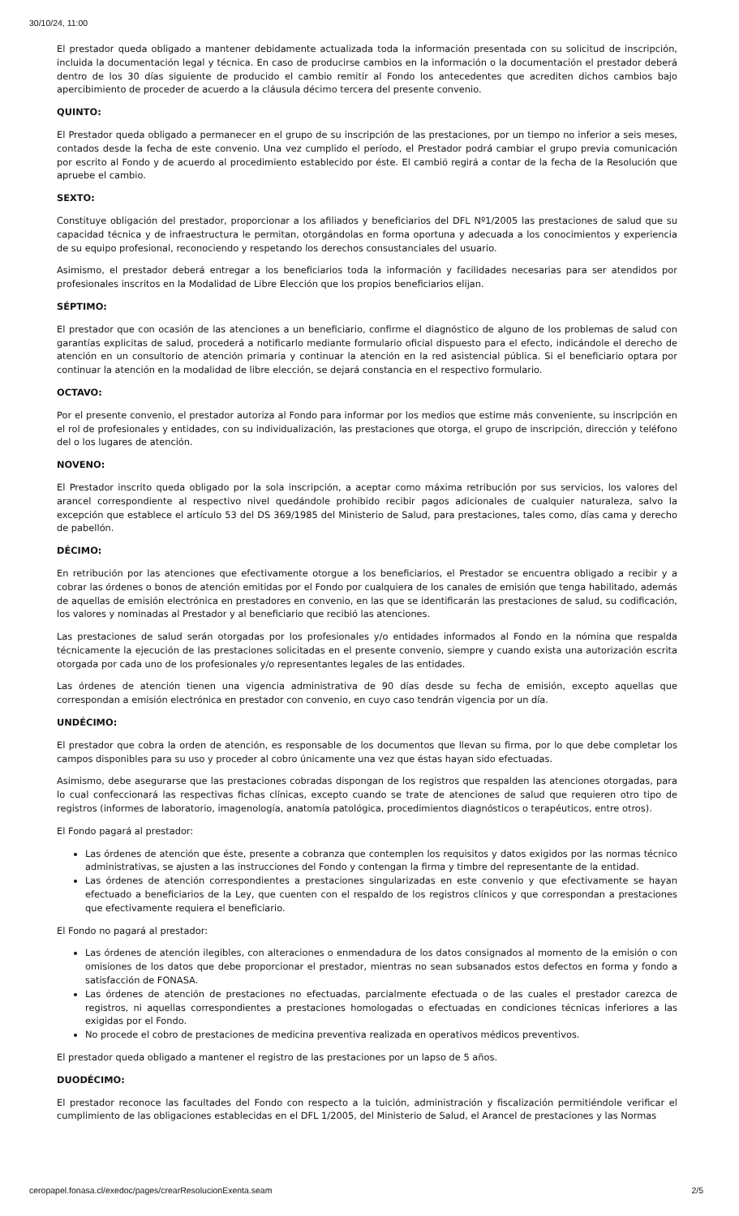30/10/24, 11:00
El prestador queda obligado a mantener debidamente actualizada toda la información presentada con su solicitud de inscripción, incluida la documentación legal y técnica. En caso de producirse cambios en la información o la documentación el prestador deberá dentro de los 30 días siguiente de producido el cambio remitir al Fondo los antecedentes que acrediten dichos cambios bajo apercibimiento de proceder de acuerdo a la cláusula décimo tercera del presente convenio.
QUINTO:
El Prestador queda obligado a permanecer en el grupo de su inscripción de las prestaciones, por un tiempo no inferior a seis meses, contados desde la fecha de este convenio. Una vez cumplido el período, el Prestador podrá cambiar el grupo previa comunicación por escrito al Fondo y de acuerdo al procedimiento establecido por éste. El cambió regirá a contar de la fecha de la Resolución que apruebe el cambio.
SEXTO:
Constituye obligación del prestador, proporcionar a los afiliados y beneficiarios del DFL Nº1/2005 las prestaciones de salud que su capacidad técnica y de infraestructura le permitan, otorgándolas en forma oportuna y adecuada a los conocimientos y experiencia de su equipo profesional, reconociendo y respetando los derechos consustanciales del usuario.
Asimismo, el prestador deberá entregar a los beneficiarios toda la información y facilidades necesarias para ser atendidos por profesionales inscritos en la Modalidad de Libre Elección que los propios beneficiarios elijan.
SÉPTIMO:
El prestador que con ocasión de las atenciones a un beneficiario, confirme el diagnóstico de alguno de los problemas de salud con garantías explicitas de salud, procederá a notificarlo mediante formulario oficial dispuesto para el efecto, indicándole el derecho de atención en un consultorio de atención primaria y continuar la atención en la red asistencial pública. Si el beneficiario optara por continuar la atención en la modalidad de libre elección, se dejará constancia en el respectivo formulario.
OCTAVO:
Por el presente convenio, el prestador autoriza al Fondo para informar por los medios que estime más conveniente, su inscripción en el rol de profesionales y entidades, con su individualización, las prestaciones que otorga, el grupo de inscripción, dirección y teléfono del o los lugares de atención.
NOVENO:
El Prestador inscrito queda obligado por la sola inscripción, a aceptar como máxima retribución por sus servicios, los valores del arancel correspondiente al respectivo nivel quedándole prohibido recibir pagos adicionales de cualquier naturaleza, salvo la excepción que establece el artículo 53 del DS 369/1985 del Ministerio de Salud, para prestaciones, tales como, días cama y derecho de pabellón.
DÉCIMO:
En retribución por las atenciones que efectivamente otorgue a los beneficiarios, el Prestador se encuentra obligado a recibir y a cobrar las órdenes o bonos de atención emitidas por el Fondo por cualquiera de los canales de emisión que tenga habilitado, además de aquellas de emisión electrónica en prestadores en convenio, en las que se identificarán las prestaciones de salud, su codificación, los valores y nominadas al Prestador y al beneficiario que recibió las atenciones.
Las prestaciones de salud serán otorgadas por los profesionales y/o entidades informados al Fondo en la nómina que respalda técnicamente la ejecución de las prestaciones solicitadas en el presente convenio, siempre y cuando exista una autorización escrita otorgada por cada uno de los profesionales y/o representantes legales de las entidades.
Las órdenes de atención tienen una vigencia administrativa de 90 días desde su fecha de emisión, excepto aquellas que correspondan a emisión electrónica en prestador con convenio, en cuyo caso tendrán vigencia por un día.
UNDÉCIMO:
El prestador que cobra la orden de atención, es responsable de los documentos que llevan su firma, por lo que debe completar los campos disponibles para su uso y proceder al cobro únicamente una vez que éstas hayan sido efectuadas.
Asimismo, debe asegurarse que las prestaciones cobradas dispongan de los registros que respalden las atenciones otorgadas, para lo cual confeccionará las respectivas fichas clínicas, excepto cuando se trate de atenciones de salud que requieren otro tipo de registros (informes de laboratorio, imagenología, anatomía patológica, procedimientos diagnósticos o terapéuticos, entre otros).
El Fondo pagará al prestador:
Las órdenes de atención que éste, presente a cobranza que contemplen los requisitos y datos exigidos por las normas técnico administrativas, se ajusten a las instrucciones del Fondo y contengan la firma y timbre del representante de la entidad.
Las órdenes de atención correspondientes a prestaciones singularizadas en este convenio y que efectivamente se hayan efectuado a beneficiarios de la Ley, que cuenten con el respaldo de los registros clínicos y que correspondan a prestaciones que efectivamente requiera el beneficiario.
El Fondo no pagará al prestador:
Las órdenes de atención ilegibles, con alteraciones o enmendadura de los datos consignados al momento de la emisión o con omisiones de los datos que debe proporcionar el prestador, mientras no sean subsanados estos defectos en forma y fondo a satisfacción de FONASA.
Las órdenes de atención de prestaciones no efectuadas, parcialmente efectuada o de las cuales el prestador carezca de registros, ni aquellas correspondientes a prestaciones homologadas o efectuadas en condiciones técnicas inferiores a las exigidas por el Fondo.
No procede el cobro de prestaciones de medicina preventiva realizada en operativos médicos preventivos.
El prestador queda obligado a mantener el registro de las prestaciones por un lapso de 5 años.
DUODÉCIMO:
El prestador reconoce las facultades del Fondo con respecto a la tuición, administración y fiscalización permitiéndole verificar el cumplimiento de las obligaciones establecidas en el DFL 1/2005, del Ministerio de Salud, el Arancel de prestaciones y las Normas
ceropapel.fonasa.cl/exedoc/pages/crearResolucionExenta.seam 2/5